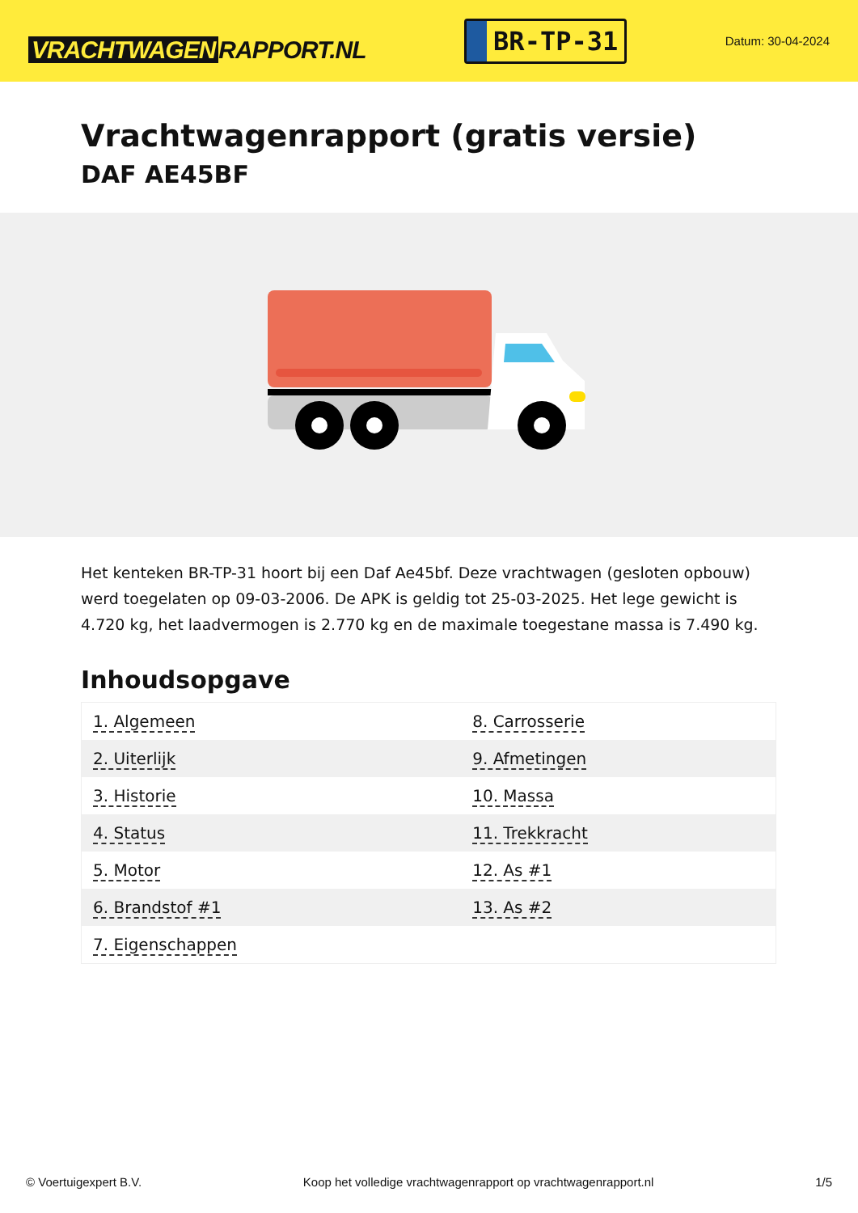VRACHTWAGEN RAPPORT.NL
BR-TP-31
Datum: 30-04-2024
Vrachtwagenrapport (gratis versie)
DAF AE45BF
Het kenteken BR-TP-31 hoort bij een Daf Ae45bf. Deze vrachtwagen (gesloten opbouw) werd toegelaten op 09-03-2006. De APK is geldig tot 25-03-2025. Het lege gewicht is 4.720 kg, het laadvermogen is 2.770 kg en de maximale toegestane massa is 7.490 kg.
Inhoudsopgave
| 1. Algemeen | 8. Carrosserie |
| 2. Uiterlijk | 9. Afmetingen |
| 3. Historie | 10. Massa |
| 4. Status | 11. Trekkracht |
| 5. Motor | 12. As #1 |
| 6. Brandstof #1 | 13. As #2 |
| 7. Eigenschappen | |
© Voertuigexpert B.V. Koop het volledige vrachtwagenrapport op vrachtwagenrapport.nl 1/5